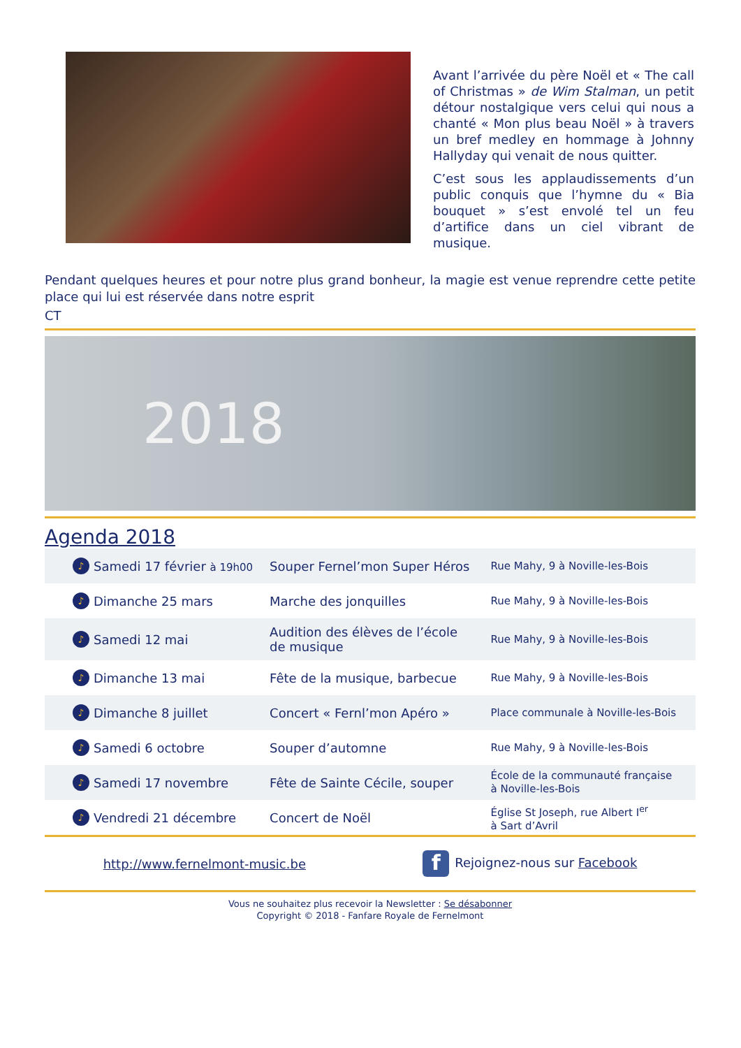Avant l’arrivée du père Noël et « The call of Christmas » de Wim Stalman, un petit détour nostalgique vers celui qui nous a chanté « Mon plus beau Noël » à travers un bref medley en hommage à Johnny Hallyday qui venait de nous quitter.
C’est sous les applaudissements d’un public conquis que l’hymne du « Bia bouquet » s’est envolé tel un feu d’artifice dans un ciel vibrant de musique.
Pendant quelques heures et pour notre plus grand bonheur, la magie est venue reprendre cette petite place qui lui est réservée dans notre esprit
CT
2018
Agenda 2018
| ♪ | Samedi 17 février à 19h00 | Souper Fernel’mon Super Héros | Rue Mahy, 9 à Noville-les-Bois |
| ♪ | Dimanche 25 mars | Marche des jonquilles | Rue Mahy, 9 à Noville-les-Bois |
| ♪ | Samedi 12 mai | Audition des élèves de l’école de musique | Rue Mahy, 9 à Noville-les-Bois |
| ♪ | Dimanche 13 mai | Fête de la musique, barbecue | Rue Mahy, 9 à Noville-les-Bois |
| ♪ | Dimanche 8 juillet | Concert « Fernl’mon Apéro » | Place communale à Noville-les-Bois |
| ♪ | Samedi 6 octobre | Souper d’automne | Rue Mahy, 9 à Noville-les-Bois |
| ♪ | Samedi 17 novembre | Fête de Sainte Cécile, souper | École de la communauté française à Noville-les-Bois |
| ♪ | Vendredi 21 décembre | Concert de Noël | Église St Joseph, rue Albert I<sup>er</sup> à Sart d’Avril |
http://www.fernelmont-music.be f Rejoignez-nous sur Facebook
Vous ne souhaitez plus recevoir la Newsletter : Se désabonner
Copyright © 2018 - Fanfare Royale de Fernelmont